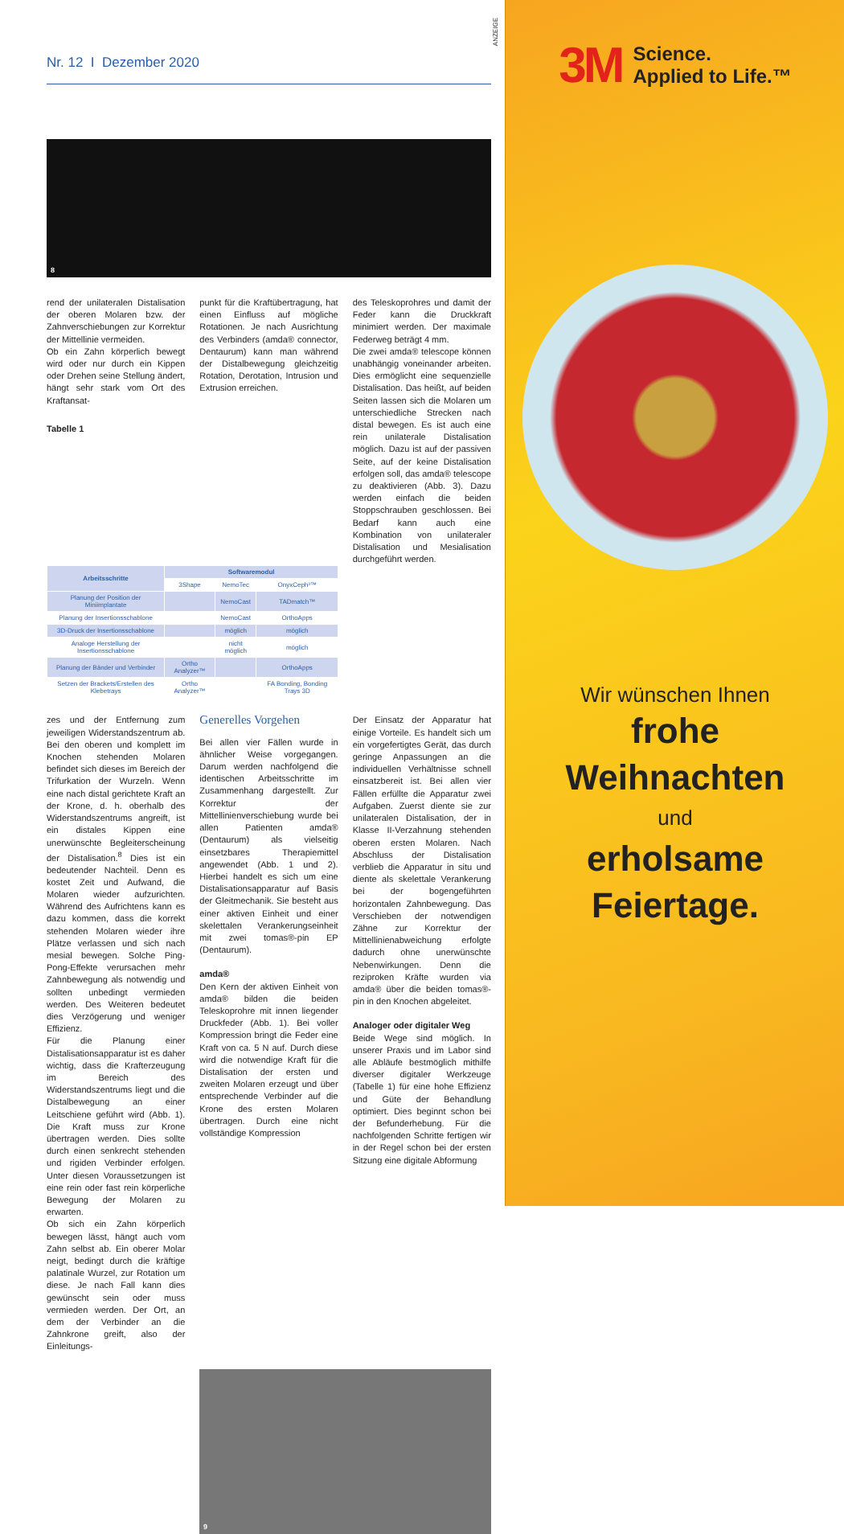Nr. 12 I Dezember 2020
8
rend der unilateralen Distalisation der oberen Molaren bzw. der Zahnverschiebungen zur Korrektur der Mittellinie vermeiden.
Ob ein Zahn körperlich bewegt wird oder nur durch ein Kippen oder Drehen seine Stellung ändert, hängt sehr stark vom Ort des Kraftansat-
Tabelle 1
punkt für die Kraftübertragung, hat einen Einfluss auf mögliche Rotationen. Je nach Ausrichtung des Verbinders (amda® connector, Dentaurum) kann man während der Distalbewegung gleichzeitig Rotation, Derotation, Intrusion und Extrusion erreichen.
des Teleskoprohres und damit der Feder kann die Druckkraft minimiert werden. Der maximale Federweg beträgt 4 mm.
Die zwei amda® telescope können unabhängig voneinander arbeiten. Dies ermöglicht eine sequenzielle Distalisation. Das heißt, auf beiden Seiten lassen sich die Molaren um unterschiedliche Strecken nach distal bewegen. Es ist auch eine rein unilaterale Distalisation möglich. Dazu ist auf der passiven Seite, auf der keine Distalisation erfolgen soll, das amda® telescope zu deaktivieren (Abb. 3). Dazu werden einfach die beiden Stoppschrauben geschlossen. Bei Bedarf kann auch eine Kombination von unilateraler Distalisation und Mesialisation durchgeführt werden.
| Arbeitsschritte | Softwaremodul | | |
| --- | --- | --- | --- |
| | 3Shape | NemoTec | OnyxCeph³™ |
| Planung der Position der Miniimplantate | | NemoCast | TADmatch™ |
| Planung der Insertionsschablone | | NemoCast | OrthoApps |
| 3D-Druck der Insertionsschablone | | möglich | möglich |
| Analoge Herstellung der Insertionsschablone | | nicht möglich | möglich |
| Planung der Bänder und Verbinder | Ortho Analyzer™ | | OrthoApps |
| Setzen der Brackets/Erstellen des Klebetrays | Ortho Analyzer™ | | FA Bonding, Bonding Trays 3D |
zes und der Entfernung zum jeweiligen Widerstandszentrum ab. Bei den oberen und komplett im Knochen stehenden Molaren befindet sich dieses im Bereich der Trifurkation der Wurzeln. Wenn eine nach distal gerichtete Kraft an der Krone, d. h. oberhalb des Widerstandszentrums angreift, ist ein distales Kippen eine unerwünschte Begleiterscheinung der Distalisation.<sup>8</sup> Dies ist ein bedeutender Nachteil. Denn es kostet Zeit und Aufwand, die Molaren wieder aufzurichten. Während des Aufrichtens kann es dazu kommen, dass die korrekt stehenden Molaren wieder ihre Plätze verlassen und sich nach mesial bewegen. Solche Ping-Pong-Effekte verursachen mehr Zahnbewegung als notwendig und sollten unbedingt vermieden werden. Des Weiteren bedeutet dies Verzögerung und weniger Effizienz.
Für die Planung einer Distalisationsapparatur ist es daher wichtig, dass die Krafterzeugung im Bereich des Widerstandszentrums liegt und die Distalbewegung an einer Leitschiene geführt wird (Abb. 1). Die Kraft muss zur Krone übertragen werden. Dies sollte durch einen senkrecht stehenden und rigiden Verbinder erfolgen. Unter diesen Voraussetzungen ist eine rein oder fast rein körperliche Bewegung der Molaren zu erwarten.
Ob sich ein Zahn körperlich bewegen lässt, hängt auch vom Zahn selbst ab. Ein oberer Molar neigt, bedingt durch die kräftige palatinale Wurzel, zur Rotation um diese. Je nach Fall kann dies gewünscht sein oder muss vermieden werden. Der Ort, an dem der Verbinder an die Zahnkrone greift, also der Einleitungs-
Generelles Vorgehen
Bei allen vier Fällen wurde in ähnlicher Weise vorgegangen. Darum werden nachfolgend die identischen Arbeitsschritte im Zusammenhang dargestellt. Zur Korrektur der Mittellinienverschiebung wurde bei allen Patienten amda® (Dentaurum) als vielseitig einsetzbares Therapiemittel angewendet (Abb. 1 und 2). Hierbei handelt es sich um eine Distalisationsapparatur auf Basis der Gleitmechanik. Sie besteht aus einer aktiven Einheit und einer skelettalen Verankerungseinheit mit zwei tomas®-pin EP (Dentaurum).
amda®
Den Kern der aktiven Einheit von amda® bilden die beiden Teleskoprohre mit innen liegender Druckfeder (Abb. 1). Bei voller Kompression bringt die Feder eine Kraft von ca. 5 N auf. Durch diese wird die notwendige Kraft für die Distalisation der ersten und zweiten Molaren erzeugt und über entsprechende Verbinder auf die Krone des ersten Molaren übertragen. Durch eine nicht vollständige Kompression
Der Einsatz der Apparatur hat einige Vorteile. Es handelt sich um ein vorgefertigtes Gerät, das durch geringe Anpassungen an die individuellen Verhältnisse schnell einsatzbereit ist. Bei allen vier Fällen erfüllte die Apparatur zwei Aufgaben. Zuerst diente sie zur unilateralen Distalisation, der in Klasse II-Verzahnung stehenden oberen ersten Molaren. Nach Abschluss der Distalisation verblieb die Apparatur in situ und diente als skelettale Verankerung bei der bogengeführten horizontalen Zahnbewegung. Das Verschieben der notwendigen Zähne zur Korrektur der Mittellinienabweichung erfolgte dadurch ohne unerwünschte Nebenwirkungen. Denn die reziproken Kräfte wurden via amda® über die beiden tomas®-pin in den Knochen abgeleitet.
Analoger oder digitaler Weg
Beide Wege sind möglich. In unserer Praxis und im Labor sind alle Abläufe bestmöglich mithilfe diverser digitaler Werkzeuge (Tabelle 1) für eine hohe Effizienz und Güte der Behandlung optimiert. Dies beginnt schon bei der Befunderhebung. Für die nachfolgenden Schritte fertigen wir in der Regel schon bei der ersten Sitzung eine digitale Abformung
9
ANZEIGE
3M Science.
Applied to Life.™
Wir wünschen Ihnen
frohe
Weihnachten
und
erholsame
Feiertage.